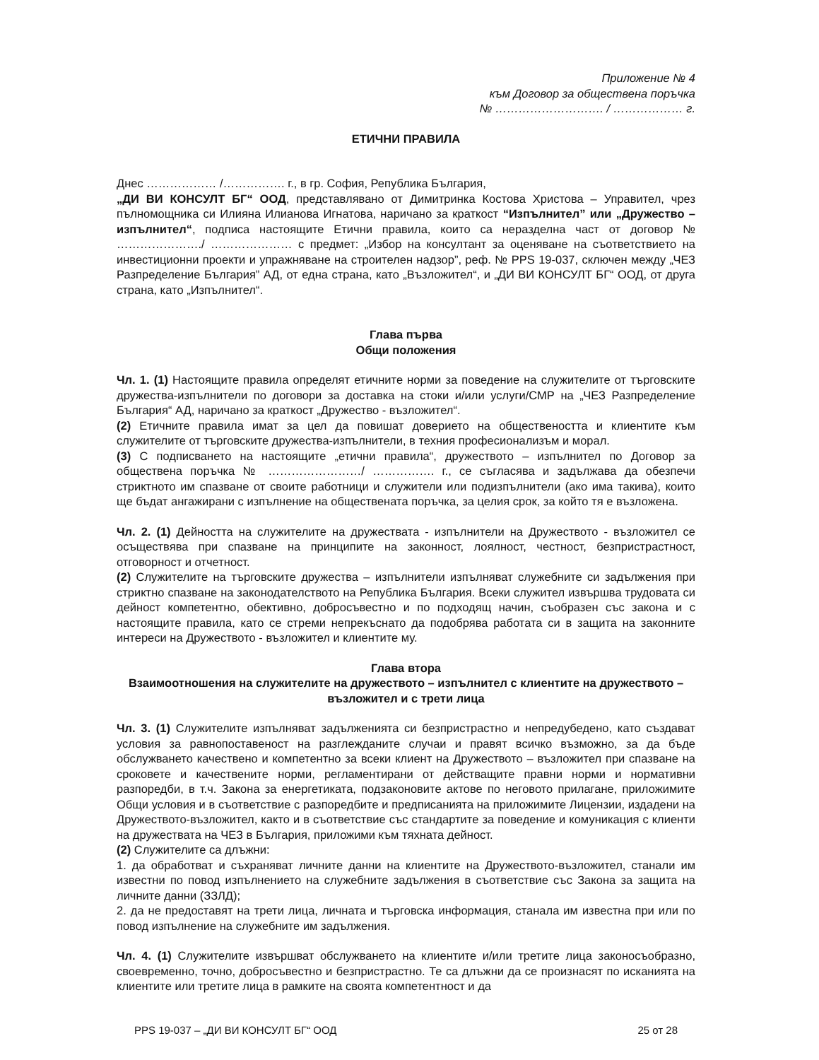Приложение № 4
към Договор за обществена поръчка
№ ………………………. / ……………… г.
ЕТИЧНИ ПРАВИЛА
Днес ……………… /……………. г., в гр. София, Република България,
„ДИ ВИ КОНСУЛТ БГ“ ООД, представлявано от Димитринка Костова Христова – Управител, чрез пълномощника си Илияна Илианова Игнатова, наричано за краткост “Изпълнител” или „Дружество – изпълнител“, подписа настоящите Етични правила, които са неразделна част от договор № …………………./ ………………… с предмет: „Избор на консултант за оценяване на съответствието на инвестиционни проекти и упражняване на строителен надзор”, реф. № PPS 19-037, сключен между „ЧЕЗ Разпределение България” АД, от една страна, като „Възложител“, и „ДИ ВИ КОНСУЛТ БГ“ ООД, от друга страна, като „Изпълнител“.
Глава първа
Общи положения
Чл. 1. (1) Настоящите правила определят етичните норми за поведение на служителите от търговските дружества-изпълнители по договори за доставка на стоки и/или услуги/СМР на „ЧЕЗ Разпределение България“ АД, наричано за краткост „Дружество - възложител“.
(2) Етичните правила имат за цел да повишат доверието на обществеността и клиентите към служителите от търговските дружества-изпълнители, в техния професионализъм и морал.
(3) С подписването на настоящите „етични правила“, дружеството – изпълнител по Договор за обществена поръчка № ……………………/ ……………. г., се съгласява и задължава да обезпечи стриктното им спазване от своите работници и служители или подизпълнители (ако има такива), които ще бъдат ангажирани с изпълнение на обществената поръчка, за целия срок, за който тя е възложена.
Чл. 2. (1) Дейността на служителите на дружествата - изпълнители на Дружеството - възложител се осъществява при спазване на принципите на законност, лоялност, честност, безпристрастност, отговорност и отчетност.
(2) Служителите на търговските дружества – изпълнители изпълняват служебните си задължения при стриктно спазване на законодателството на Република България. Всеки служител извършва трудовата си дейност компетентно, обективно, добросъвестно и по подходящ начин, съобразен със закона и с настоящите правила, като се стреми непрекъснато да подобрява работата си в защита на законните интереси на Дружеството - възложител и клиентите му.
Глава втора
Взаимоотношения на служителите на дружеството – изпълнител с клиентите на дружеството – възложител и с трети лица
Чл. 3. (1) Служителите изпълняват задълженията си безпристрастно и непредубедено, като създават условия за равнопоставеност на разглежданите случаи и правят всичко възможно, за да бъде обслужването качествено и компетентно за всеки клиент на Дружеството – възложител при спазване на сроковете и качествените норми, регламентирани от действащите правни норми и нормативни разпоредби, в т.ч. Закона за енергетиката, подзаконовите актове по неговото прилагане, приложимите Общи условия и в съответствие с разпоредбите и предписанията на приложимите Лицензии, издадени на Дружеството-възложител, както и в съответствие със стандартите за поведение и комуникация с клиенти на дружествата на ЧЕЗ в България, приложими към тяхната дейност.
(2) Служителите са длъжни:
1. да обработват и съхраняват личните данни на клиентите на Дружеството-възложител, станали им известни по повод изпълнението на служебните задължения в съответствие със Закона за защита на личните данни (ЗЗЛД);
2. да не предоставят на трети лица, личната и търговска информация, станала им известна при или по повод изпълнение на служебните им задължения.
Чл. 4. (1) Служителите извършват обслужването на клиентите и/или третите лица законосъобразно, своевременно, точно, добросъвестно и безпристрастно. Те са длъжни да се произнасят по исканията на клиентите или третите лица в рамките на своята компетентност и да
PPS 19-037 – „ДИ ВИ КОНСУЛТ БГ“ ООД 25 от 28